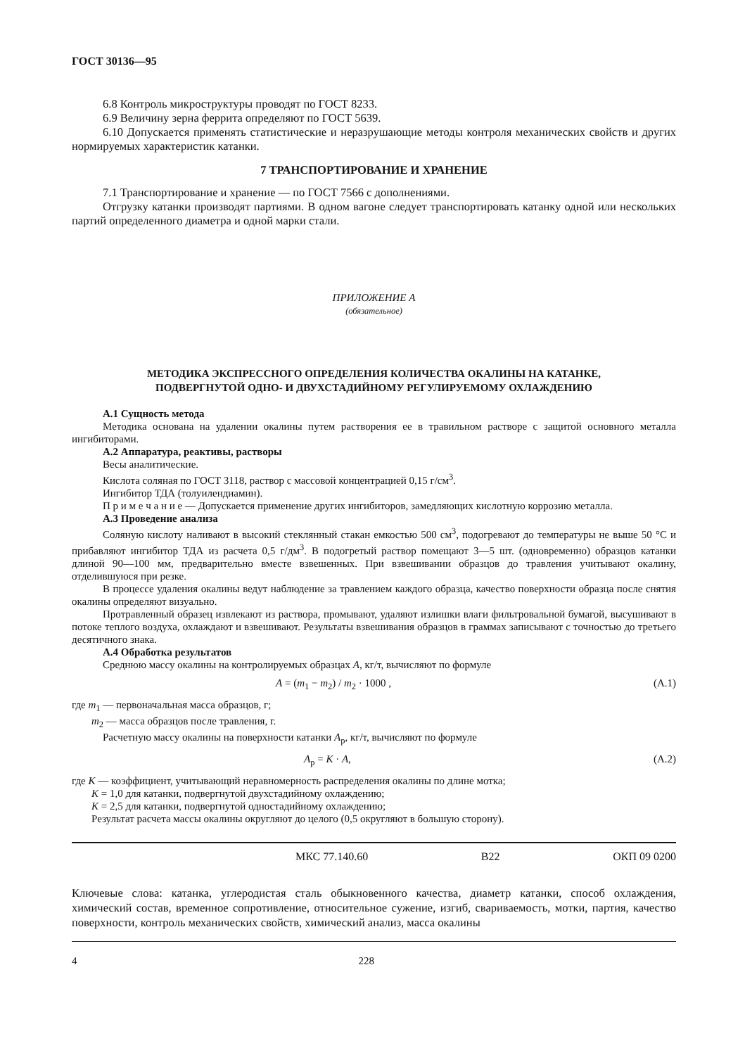ГОСТ 30136—95
6.8 Контроль микроструктуры проводят по ГОСТ 8233.
6.9 Величину зерна феррита определяют по ГОСТ 5639.
6.10 Допускается применять статистические и неразрушающие методы контроля механических свойств и других нормируемых характеристик катанки.
7 ТРАНСПОРТИРОВАНИЕ И ХРАНЕНИЕ
7.1 Транспортирование и хранение — по ГОСТ 7566 с дополнениями.
Отгрузку катанки производят партиями. В одном вагоне следует транспортировать катанку одной или нескольких партий определенного диаметра и одной марки стали.
ПРИЛОЖЕНИЕ А
(обязательное)
МЕТОДИКА ЭКСПРЕССНОГО ОПРЕДЕЛЕНИЯ КОЛИЧЕСТВА ОКАЛИНЫ НА КАТАНКЕ,
ПОДВЕРГНУТОЙ ОДНО- И ДВУХСТАДИЙНОМУ РЕГУЛИРУЕМОМУ ОХЛАЖДЕНИЮ
А.1 Сущность метода
Методика основана на удалении окалины путем растворения ее в травильном растворе с защитой основного металла ингибиторами.
А.2 Аппаратура, реактивы, растворы
Весы аналитические.
Кислота соляная по ГОСТ 3118, раствор с массовой концентрацией 0,15 г/см<sup>3</sup>.
Ингибитор ТДА (толуилендиамин).
П р и м е ч а н и е — Допускается применение других ингибиторов, замедляющих кислотную коррозию металла.
А.3 Проведение анализа
Соляную кислоту наливают в высокий стеклянный стакан емкостью 500 см<sup>3</sup>, подогревают до температуры не выше 50 °С и прибавляют ингибитор ТДА из расчета 0,5 г/дм<sup>3</sup>. В подогретый раствор помещают 3—5 шт. (одновременно) образцов катанки длиной 90—100 мм, предварительно вместе взвешенных. При взвешивании образцов до травления учитывают окалину, отделившуюся при резке.
В процессе удаления окалины ведут наблюдение за травлением каждого образца, качество поверхности образца после снятия окалины определяют визуально.
Протравленный образец извлекают из раствора, промывают, удаляют излишки влаги фильтровальной бумагой, высушивают в потоке теплого воздуха, охлаждают и взвешивают. Результаты взвешивания образцов в граммах записывают с точностью до третьего десятичного знака.
А.4 Обработка результатов
Среднюю массу окалины на контролируемых образцах A, кг/т, вычисляют по формуле
A = (m<sub>1</sub> − m<sub>2</sub>) / m<sub>2</sub> · 1000 , (А.1)
где m<sub>1</sub> — первоначальная масса образцов, г;
m<sub>2</sub> — масса образцов после травления, г.
Расчетную массу окалины на поверхности катанки A<sub>р</sub>, кг/т, вычисляют по формуле
A<sub>р</sub> = K · A, (А.2)
где K — коэффициент, учитывающий неравномерность распределения окалины по длине мотка;
K = 1,0 для катанки, подвергнутой двухстадийному охлаждению;
K = 2,5 для катанки, подвергнутой одностадийному охлаждению;
Результат расчета массы окалины округляют до целого (0,5 округляют в большую сторону).
МКС 77.140.60 В22 ОКП 09 0200
Ключевые слова: катанка, углеродистая сталь обыкновенного качества, диаметр катанки, способ охлаждения, химический состав, временное сопротивление, относительное сужение, изгиб, свариваемость, мотки, партия, качество поверхности, контроль механических свойств, химический анализ, масса окалины
4 228